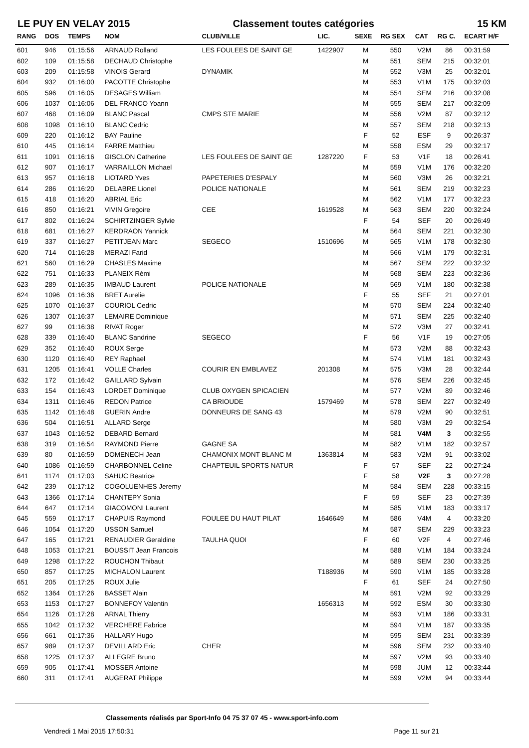LE PUY EN VELAY 2015 Classement toutes catégories 15 KM
| RANG | DOS | TEMPS | NOM | CLUB/VILLE | LIC. | SEXE | RG SEX | CAT | RG C. | ECART H/F |
| --- | --- | --- | --- | --- | --- | --- | --- | --- | --- | --- |
| 601 | 946 | 01:15:56 | ARNAUD Rolland | LES FOULEES DE SAINT GE | 1422907 | M | 550 | V2M | 86 | 00:31:59 |
| 602 | 109 | 01:15:58 | DECHAUD Christophe | | | M | 551 | SEM | 215 | 00:32:01 |
| 603 | 209 | 01:15:58 | VINOIS Gerard | DYNAMIK | | M | 552 | V3M | 25 | 00:32:01 |
| 604 | 932 | 01:16:00 | PACOTTE Christophe | | | M | 553 | V1M | 175 | 00:32:03 |
| 605 | 596 | 01:16:05 | DESAGES William | | | M | 554 | SEM | 216 | 00:32:08 |
| 606 | 1037 | 01:16:06 | DEL FRANCO Yoann | | | M | 555 | SEM | 217 | 00:32:09 |
| 607 | 468 | 01:16:09 | BLANC Pascal | CMPS STE MARIE | | M | 556 | V2M | 87 | 00:32:12 |
| 608 | 1098 | 01:16:10 | BLANC Cedric | | | M | 557 | SEM | 218 | 00:32:13 |
| 609 | 220 | 01:16:12 | BAY Pauline | | | F | 52 | ESF | 9 | 00:26:37 |
| 610 | 445 | 01:16:14 | FARRE Matthieu | | | M | 558 | ESM | 29 | 00:32:17 |
| 611 | 1091 | 01:16:16 | GISCLON Catherine | LES FOULEES DE SAINT GE | 1287220 | F | 53 | V1F | 18 | 00:26:41 |
| 612 | 907 | 01:16:17 | VARRAILLON Michael | | | M | 559 | V1M | 176 | 00:32:20 |
| 613 | 957 | 01:16:18 | LIOTARD Yves | PAPETERIES D'ESPALY | | M | 560 | V3M | 26 | 00:32:21 |
| 614 | 286 | 01:16:20 | DELABRE Lionel | POLICE NATIONALE | | M | 561 | SEM | 219 | 00:32:23 |
| 615 | 418 | 01:16:20 | ABRIAL Eric | | | M | 562 | V1M | 177 | 00:32:23 |
| 616 | 850 | 01:16:21 | VIVIN Gregoire | CEE | 1619528 | M | 563 | SEM | 220 | 00:32:24 |
| 617 | 802 | 01:16:24 | SCHIRTZINGER Sylvie | | | F | 54 | SEF | 20 | 00:26:49 |
| 618 | 681 | 01:16:27 | KERDRAON Yannick | | | M | 564 | SEM | 221 | 00:32:30 |
| 619 | 337 | 01:16:27 | PETITJEAN Marc | SEGECO | 1510696 | M | 565 | V1M | 178 | 00:32:30 |
| 620 | 714 | 01:16:28 | MERAZI Farid | | | M | 566 | V1M | 179 | 00:32:31 |
| 621 | 560 | 01:16:29 | CHASLES Maxime | | | M | 567 | SEM | 222 | 00:32:32 |
| 622 | 751 | 01:16:33 | PLANEIX Rémi | | | M | 568 | SEM | 223 | 00:32:36 |
| 623 | 289 | 01:16:35 | IMBAUD Laurent | POLICE NATIONALE | | M | 569 | V1M | 180 | 00:32:38 |
| 624 | 1096 | 01:16:36 | BRET Aurelie | | | F | 55 | SEF | 21 | 00:27:01 |
| 625 | 1070 | 01:16:37 | COURIOL Cedric | | | M | 570 | SEM | 224 | 00:32:40 |
| 626 | 1307 | 01:16:37 | LEMAIRE Dominique | | | M | 571 | SEM | 225 | 00:32:40 |
| 627 | 99 | 01:16:38 | RIVAT Roger | | | M | 572 | V3M | 27 | 00:32:41 |
| 628 | 339 | 01:16:40 | BLANC Sandrine | SEGECO | | F | 56 | V1F | 19 | 00:27:05 |
| 629 | 352 | 01:16:40 | ROUX Serge | | | M | 573 | V2M | 88 | 00:32:43 |
| 630 | 1120 | 01:16:40 | REY Raphael | | | M | 574 | V1M | 181 | 00:32:43 |
| 631 | 1205 | 01:16:41 | VOLLE Charles | COURIR EN EMBLAVEZ | 201308 | M | 575 | V3M | 28 | 00:32:44 |
| 632 | 172 | 01:16:42 | GAILLARD Sylvain | | | M | 576 | SEM | 226 | 00:32:45 |
| 633 | 154 | 01:16:43 | LORDET Dominique | CLUB OXYGEN SPICACIEN | | M | 577 | V2M | 89 | 00:32:46 |
| 634 | 1311 | 01:16:46 | REDON Patrice | CA BRIOUDE | 1579469 | M | 578 | SEM | 227 | 00:32:49 |
| 635 | 1142 | 01:16:48 | GUERIN Andre | DONNEURS DE SANG 43 | | M | 579 | V2M | 90 | 00:32:51 |
| 636 | 504 | 01:16:51 | ALLARD Serge | | | M | 580 | V3M | 29 | 00:32:54 |
| 637 | 1043 | 01:16:52 | DEBARD Bernard | | | M | 581 | V4M | 3 | 00:32:55 |
| 638 | 319 | 01:16:54 | RAYMOND Pierre | GAGNE SA | | M | 582 | V1M | 182 | 00:32:57 |
| 639 | 80 | 01:16:59 | DOMENECH Jean | CHAMONIX MONT BLANC M | 1363814 | M | 583 | V2M | 91 | 00:33:02 |
| 640 | 1086 | 01:16:59 | CHARBONNEL Celine | CHAPTEUIL SPORTS NATUR | | F | 57 | SEF | 22 | 00:27:24 |
| 641 | 1174 | 01:17:03 | SAHUC Beatrice | | | F | 58 | V2F | 3 | 00:27:28 |
| 642 | 239 | 01:17:12 | COGOLUENHES Jeremy | | | M | 584 | SEM | 228 | 00:33:15 |
| 643 | 1366 | 01:17:14 | CHANTEPY Sonia | | | F | 59 | SEF | 23 | 00:27:39 |
| 644 | 647 | 01:17:14 | GIACOMONI Laurent | | | M | 585 | V1M | 183 | 00:33:17 |
| 645 | 559 | 01:17:17 | CHAPUIS Raymond | FOULEE DU HAUT PILAT | 1646649 | M | 586 | V4M | 4 | 00:33:20 |
| 646 | 1054 | 01:17:20 | USSON Samuel | | | M | 587 | SEM | 229 | 00:33:23 |
| 647 | 165 | 01:17:21 | RENAUDIER Geraldine | TAULHA QUOI | | F | 60 | V2F | 4 | 00:27:46 |
| 648 | 1053 | 01:17:21 | BOUSSIT Jean Francois | | | M | 588 | V1M | 184 | 00:33:24 |
| 649 | 1298 | 01:17:22 | ROUCHON Thibaut | | | M | 589 | SEM | 230 | 00:33:25 |
| 650 | 857 | 01:17:25 | MICHALON Laurent | | T188936 | M | 590 | V1M | 185 | 00:33:28 |
| 651 | 205 | 01:17:25 | ROUX Julie | | | F | 61 | SEF | 24 | 00:27:50 |
| 652 | 1364 | 01:17:26 | BASSET Alain | | | M | 591 | V2M | 92 | 00:33:29 |
| 653 | 1153 | 01:17:27 | BONNEFOY Valentin | | 1656313 | M | 592 | ESM | 30 | 00:33:30 |
| 654 | 1126 | 01:17:28 | ARNAL Thierry | | | M | 593 | V1M | 186 | 00:33:31 |
| 655 | 1042 | 01:17:32 | VERCHERE Fabrice | | | M | 594 | V1M | 187 | 00:33:35 |
| 656 | 661 | 01:17:36 | HALLARY Hugo | | | M | 595 | SEM | 231 | 00:33:39 |
| 657 | 989 | 01:17:37 | DEVILLARD Eric | CHER | | M | 596 | SEM | 232 | 00:33:40 |
| 658 | 1225 | 01:17:37 | ALLEGRE Bruno | | | M | 597 | V2M | 93 | 00:33:40 |
| 659 | 905 | 01:17:41 | MOSSER Antoine | | | M | 598 | JUM | 12 | 00:33:44 |
| 660 | 311 | 01:17:41 | AUGERAT Philippe | | | M | 599 | V2M | 94 | 00:33:44 |
Classements réalisés par Sport-Info 04 75 37 07 45 - www.sport-info.com
Vendredi 1 Mai 2015 17:50:31 Page 11 sur 21